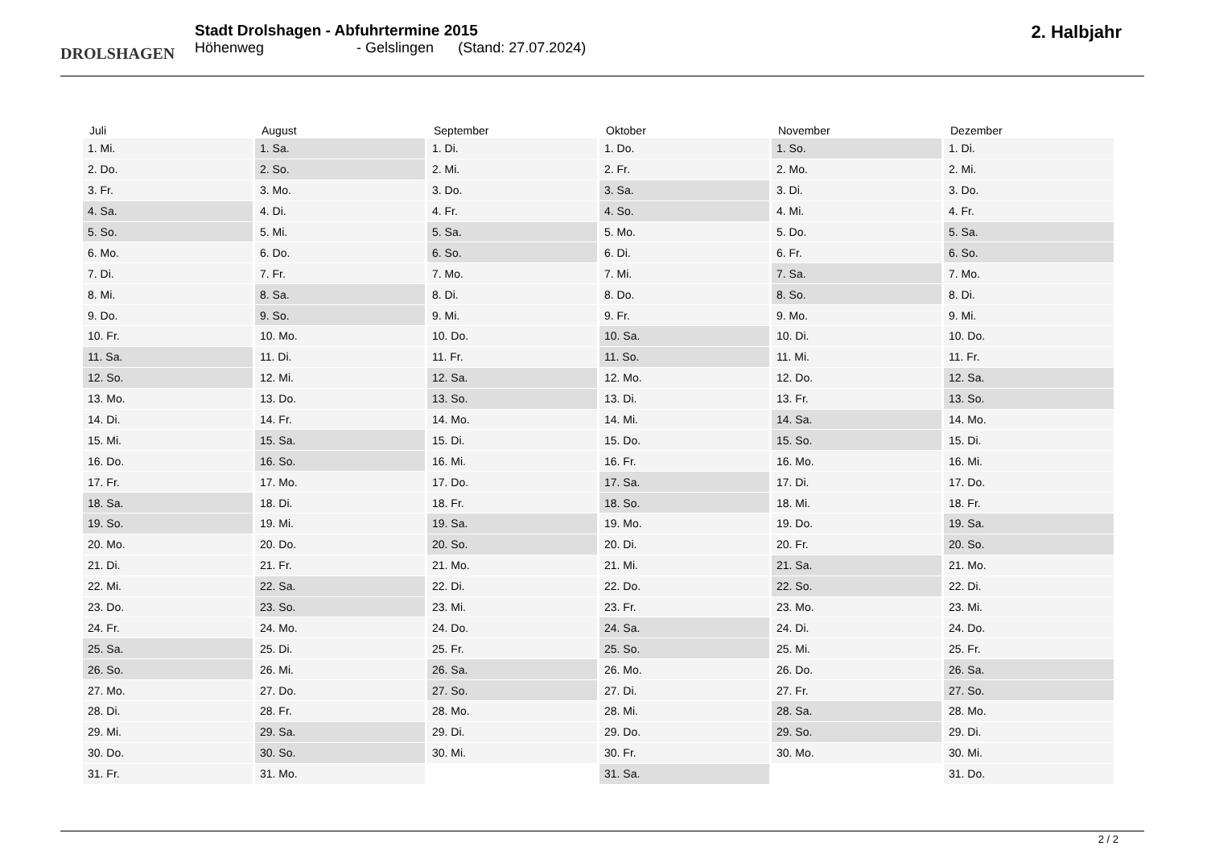DROLSHAGEN
Stadt Drolshagen - Abfuhrtermine 2015
Höhenweg - Gelslingen (Stand: 27.07.2024)
2. Halbjahr
| Juli | August | September | Oktober | November | Dezember |
| --- | --- | --- | --- | --- | --- |
| 1. Mi. | 1. Sa. | 1. Di. | 1. Do. | 1. So. | 1. Di. |
| 2. Do. | 2. So. | 2. Mi. | 2. Fr. | 2. Mo. | 2. Mi. |
| 3. Fr. | 3. Mo. | 3. Do. | 3. Sa. | 3. Di. | 3. Do. |
| 4. Sa. | 4. Di. | 4. Fr. | 4. So. | 4. Mi. | 4. Fr. |
| 5. So. | 5. Mi. | 5. Sa. | 5. Mo. | 5. Do. | 5. Sa. |
| 6. Mo. | 6. Do. | 6. So. | 6. Di. | 6. Fr. | 6. So. |
| 7. Di. | 7. Fr. | 7. Mo. | 7. Mi. | 7. Sa. | 7. Mo. |
| 8. Mi. | 8. Sa. | 8. Di. | 8. Do. | 8. So. | 8. Di. |
| 9. Do. | 9. So. | 9. Mi. | 9. Fr. | 9. Mo. | 9. Mi. |
| 10. Fr. | 10. Mo. | 10. Do. | 10. Sa. | 10. Di. | 10. Do. |
| 11. Sa. | 11. Di. | 11. Fr. | 11. So. | 11. Mi. | 11. Fr. |
| 12. So. | 12. Mi. | 12. Sa. | 12. Mo. | 12. Do. | 12. Sa. |
| 13. Mo. | 13. Do. | 13. So. | 13. Di. | 13. Fr. | 13. So. |
| 14. Di. | 14. Fr. | 14. Mo. | 14. Mi. | 14. Sa. | 14. Mo. |
| 15. Mi. | 15. Sa. | 15. Di. | 15. Do. | 15. So. | 15. Di. |
| 16. Do. | 16. So. | 16. Mi. | 16. Fr. | 16. Mo. | 16. Mi. |
| 17. Fr. | 17. Mo. | 17. Do. | 17. Sa. | 17. Di. | 17. Do. |
| 18. Sa. | 18. Di. | 18. Fr. | 18. So. | 18. Mi. | 18. Fr. |
| 19. So. | 19. Mi. | 19. Sa. | 19. Mo. | 19. Do. | 19. Sa. |
| 20. Mo. | 20. Do. | 20. So. | 20. Di. | 20. Fr. | 20. So. |
| 21. Di. | 21. Fr. | 21. Mo. | 21. Mi. | 21. Sa. | 21. Mo. |
| 22. Mi. | 22. Sa. | 22. Di. | 22. Do. | 22. So. | 22. Di. |
| 23. Do. | 23. So. | 23. Mi. | 23. Fr. | 23. Mo. | 23. Mi. |
| 24. Fr. | 24. Mo. | 24. Do. | 24. Sa. | 24. Di. | 24. Do. |
| 25. Sa. | 25. Di. | 25. Fr. | 25. So. | 25. Mi. | 25. Fr. |
| 26. So. | 26. Mi. | 26. Sa. | 26. Mo. | 26. Do. | 26. Sa. |
| 27. Mo. | 27. Do. | 27. So. | 27. Di. | 27. Fr. | 27. So. |
| 28. Di. | 28. Fr. | 28. Mo. | 28. Mi. | 28. Sa. | 28. Mo. |
| 29. Mi. | 29. Sa. | 29. Di. | 29. Do. | 29. So. | 29. Di. |
| 30. Do. | 30. So. | 30. Mi. | 30. Fr. | 30. Mo. | 30. Mi. |
| 31. Fr. | 31. Mo. | | 31. Sa. | | 31. Do. |
2 / 2